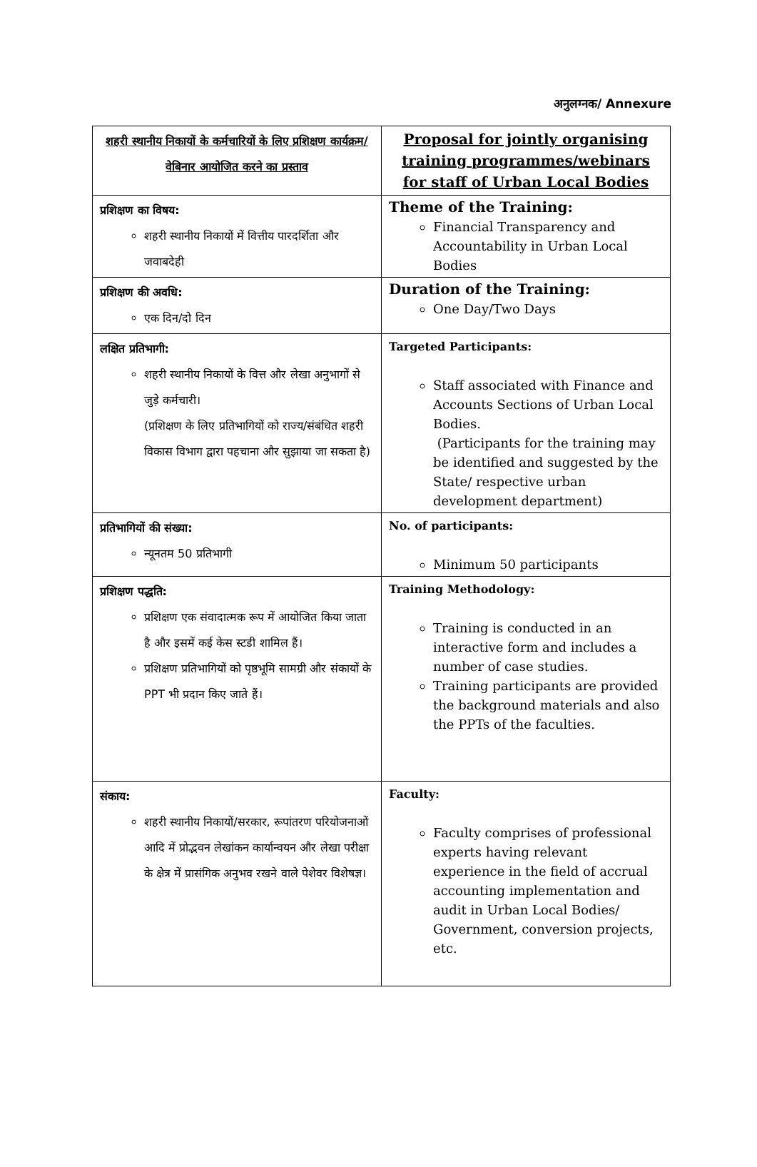अनुलग्नक/ Annexure
| शहरी स्थानीय निकायों के कर्मचारियों के लिए प्रशिक्षण कार्यक्रम/ वेबिनार आयोजित करने का प्रस्ताव | Proposal for jointly organising training programmes/webinars for staff of Urban Local Bodies |
| प्रशिक्षण का विषय: शहरी स्थानीय निकायों में वित्तीय पारदर्शिता और जवाबदेही | Theme of the Training: Financial Transparency and Accountability in Urban Local Bodies |
| प्रशिक्षण की अवधि: एक दिन/दो दिन | Duration of the Training: One Day/Two Days |
| लक्षित प्रतिभागी: शहरी स्थानीय निकायों के वित्त और लेखा अनुभागों से जुड़े कर्मचारी। (प्रशिक्षण के लिए प्रतिभागियों को राज्य/संबंधित शहरी विकास विभाग द्वारा पहचाना और सुझाया जा सकता है) | Targeted Participants: Staff associated with Finance and Accounts Sections of Urban Local Bodies. (Participants for the training may be identified and suggested by the State/ respective urban development department) |
| प्रतिभागियों की संख्या: न्यूनतम 50 प्रतिभागी | No. of participants: Minimum 50 participants |
| प्रशिक्षण पद्धति: प्रशिक्षण एक संवादात्मक रूप में आयोजित किया जाता है और इसमें कई केस स्टडी शामिल हैं। प्रशिक्षण प्रतिभागियों को पृष्ठभूमि सामग्री और संकायों के PPT भी प्रदान किए जाते हैं। | Training Methodology: Training is conducted in an interactive form and includes a number of case studies. Training participants are provided the background materials and also the PPTs of the faculties. |
| संकाय: शहरी स्थानीय निकायों/सरकार, रूपांतरण परियोजनाओं आदि में प्रोद्भवन लेखांकन कार्यान्वयन और लेखा परीक्षा के क्षेत्र में प्रासंगिक अनुभव रखने वाले पेशेवर विशेषज्ञ। | Faculty: Faculty comprises of professional experts having relevant experience in the field of accrual accounting implementation and audit in Urban Local Bodies/ Government, conversion projects, etc. |